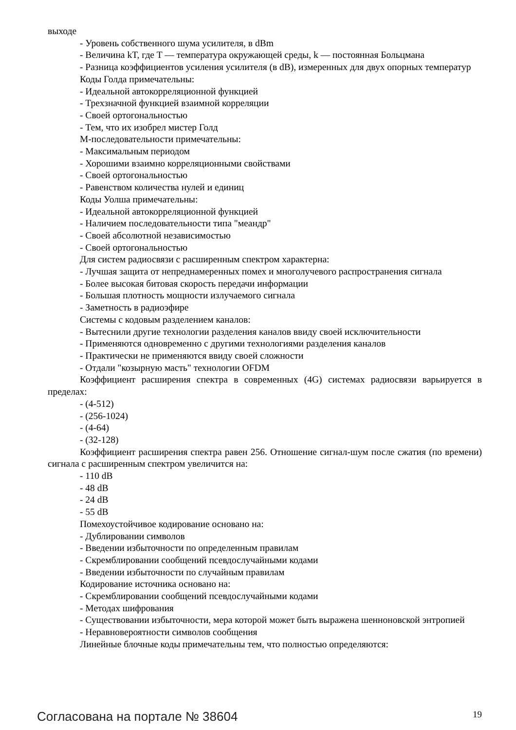выходе
- Уровень собственного шума усилителя, в dBm
- Величина kT, где T — температура окружающей среды, k — постоянная Больцмана
- Разница коэффициентов усиления усилителя (в dB), измеренных для двух опорных температур
Коды Голда примечательны:
- Идеальной автокорреляционной функцией
- Трехзначной функцией взаимной корреляции
- Своей ортогональностью
- Тем, что их изобрел мистер Голд
М-последовательности примечательны:
- Максимальным периодом
- Хорошими взаимно корреляционными свойствами
- Своей ортогональностью
- Равенством количества нулей и единиц
Коды Уолша примечательны:
- Идеальной автокорреляционной функцией
- Наличием последовательности типа "меандр"
- Своей абсолютной независимостью
- Своей ортогональностью
Для систем радиосвязи с расширенным спектром характерна:
- Лучшая защита от непреднамеренных помех и многолучевого распространения сигнала
- Более высокая битовая скорость передачи информации
- Большая плотность мощности излучаемого сигнала
- Заметность в радиоэфире
Системы с кодовым разделением каналов:
- Вытеснили другие технологии разделения каналов ввиду своей исключительности
- Применяются одновременно с другими технологиями разделения каналов
- Практически не применяются ввиду своей сложности
- Отдали "козырную масть" технологии OFDM
Коэффициент расширения спектра в современных (4G) системах радиосвязи варьируется в пределах:
- (4-512)
- (256-1024)
- (4-64)
- (32-128)
Коэффициент расширения спектра равен 256. Отношение сигнал-шум после сжатия (по времени) сигнала с расширенным спектром увеличится на:
- 110 dB
- 48 dB
- 24 dB
- 55 dB
Помехоустойчивое кодирование основано на:
- Дублировании символов
- Введении избыточности по определенным правилам
- Скремблировании сообщений псевдослучайными кодами
- Введении избыточности по случайным правилам
Кодирование источника основано на:
- Скремблировании сообщений псевдослучайными кодами
- Методах шифрования
- Существовании избыточности, мера которой может быть выражена шенноновской энтропией
- Неравновероятности символов сообщения
Линейные блочные коды примечательны тем, что полностью определяются:
Согласована на портале № 38604 19